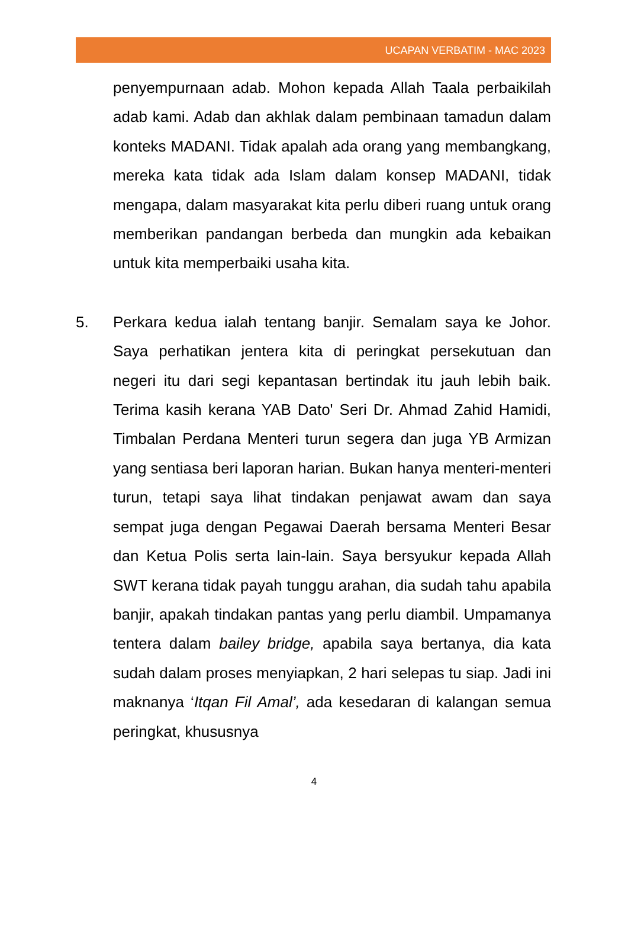UCAPAN VERBATIM - MAC 2023
penyempurnaan adab. Mohon kepada Allah Taala perbaikilah adab kami. Adab dan akhlak dalam pembinaan tamadun dalam konteks MADANI. Tidak apalah ada orang yang membangkang, mereka kata tidak ada Islam dalam konsep MADANI, tidak mengapa, dalam masyarakat kita perlu diberi ruang untuk orang memberikan pandangan berbeda dan mungkin ada kebaikan untuk kita memperbaiki usaha kita.
5. Perkara kedua ialah tentang banjir. Semalam saya ke Johor. Saya perhatikan jentera kita di peringkat persekutuan dan negeri itu dari segi kepantasan bertindak itu jauh lebih baik. Terima kasih kerana YAB Dato' Seri Dr. Ahmad Zahid Hamidi, Timbalan Perdana Menteri turun segera dan juga YB Armizan yang sentiasa beri laporan harian. Bukan hanya menteri-menteri turun, tetapi saya lihat tindakan penjawat awam dan saya sempat juga dengan Pegawai Daerah bersama Menteri Besar dan Ketua Polis serta lain-lain. Saya bersyukur kepada Allah SWT kerana tidak payah tunggu arahan, dia sudah tahu apabila banjir, apakah tindakan pantas yang perlu diambil. Umpamanya tentera dalam bailey bridge, apabila saya bertanya, dia kata sudah dalam proses menyiapkan, 2 hari selepas tu siap. Jadi ini maknanya ‘Itqan Fil Amal’, ada kesedaran di kalangan semua peringkat, khususnya
4